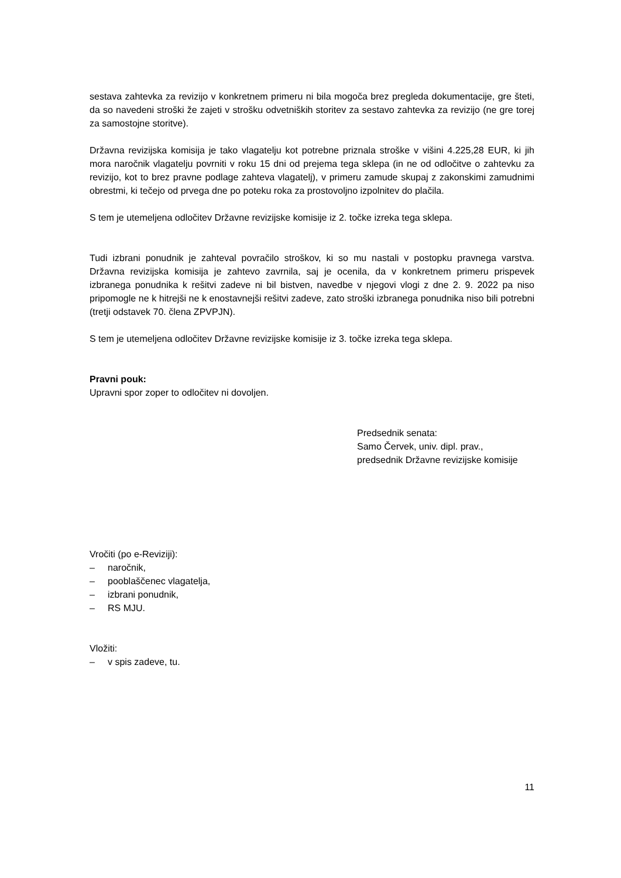sestava zahtevka za revizijo v konkretnem primeru ni bila mogoča brez pregleda dokumentacije, gre šteti, da so navedeni stroški že zajeti v strošku odvetniških storitev za sestavo zahtevka za revizijo (ne gre torej za samostojne storitve).
Državna revizijska komisija je tako vlagatelju kot potrebne priznala stroške v višini 4.225,28 EUR, ki jih mora naročnik vlagatelju povrniti v roku 15 dni od prejema tega sklepa (in ne od odločitve o zahtevku za revizijo, kot to brez pravne podlage zahteva vlagatelj), v primeru zamude skupaj z zakonskimi zamudnimi obrestmi, ki tečejo od prvega dne po poteku roka za prostovoljno izpolnitev do plačila.
S tem je utemeljena odločitev Državne revizijske komisije iz 2. točke izreka tega sklepa.
Tudi izbrani ponudnik je zahteval povračilo stroškov, ki so mu nastali v postopku pravnega varstva. Državna revizijska komisija je zahtevo zavrnila, saj je ocenila, da v konkretnem primeru prispevek izbranega ponudnika k rešitvi zadeve ni bil bistven, navedbe v njegovi vlogi z dne 2. 9. 2022 pa niso pripomogle ne k hitrejši ne k enostavnejši rešitvi zadeve, zato stroški izbranega ponudnika niso bili potrebni (tretji odstavek 70. člena ZPVPJN).
S tem je utemeljena odločitev Državne revizijske komisije iz 3. točke izreka tega sklepa.
Pravni pouk:
Upravni spor zoper to odločitev ni dovoljen.
Predsednik senata:
Samo Červek, univ. dipl. prav.,
predsednik Državne revizijske komisije
Vročiti (po e-Reviziji):
– naročnik,
– pooblaščenec vlagatelja,
– izbrani ponudnik,
– RS MJU.
Vložiti:
– v spis zadeve, tu.
11